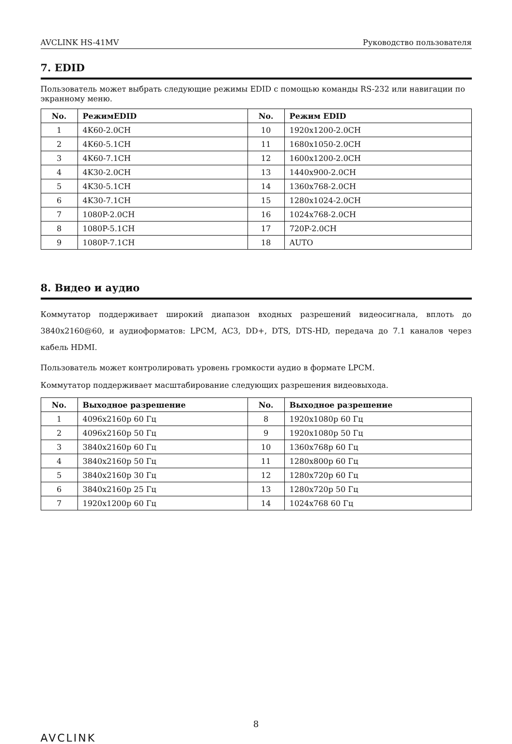AVCLINK HS-41MV Руководство пользователя
7. EDID
Пользователь может выбрать следующие режимы EDID с помощью команды RS-232 или навигации по экранному меню.
| No. | РежимEDID | No. | Режим EDID |
| --- | --- | --- | --- |
| 1 | 4K60-2.0CH | 10 | 1920x1200-2.0CH |
| 2 | 4K60-5.1CH | 11 | 1680x1050-2.0CH |
| 3 | 4K60-7.1CH | 12 | 1600x1200-2.0CH |
| 4 | 4K30-2.0CH | 13 | 1440x900-2.0CH |
| 5 | 4K30-5.1CH | 14 | 1360x768-2.0CH |
| 6 | 4K30-7.1CH | 15 | 1280x1024-2.0CH |
| 7 | 1080P-2.0CH | 16 | 1024x768-2.0CH |
| 8 | 1080P-5.1CH | 17 | 720P-2.0CH |
| 9 | 1080P-7.1CH | 18 | AUTO |
8. Видео и аудио
Коммутатор поддерживает широкий диапазон входных разрешений видеосигнала, вплоть до 3840x2160@60, и аудиоформатов: LPCM, AC3, DD+, DTS, DTS-HD, передача до 7.1 каналов через кабель HDMI.
Пользователь может контролировать уровень громкости аудио в формате LPCM.
Коммутатор поддерживает масштабирование следующих разрешения видеовыхода.
| No. | Выходное разрешение | No. | Выходное разрешение |
| --- | --- | --- | --- |
| 1 | 4096x2160p 60 Гц | 8 | 1920x1080p 60 Гц |
| 2 | 4096x2160p 50 Гц | 9 | 1920x1080p 50 Гц |
| 3 | 3840x2160p 60 Гц | 10 | 1360x768p 60 Гц |
| 4 | 3840x2160p 50 Гц | 11 | 1280x800p 60 Гц |
| 5 | 3840x2160p 30 Гц | 12 | 1280x720p 60 Гц |
| 6 | 3840x2160p 25 Гц | 13 | 1280x720p 50 Гц |
| 7 | 1920x1200p 60 Гц | 14 | 1024x768 60 Гц |
8
AVCLINK